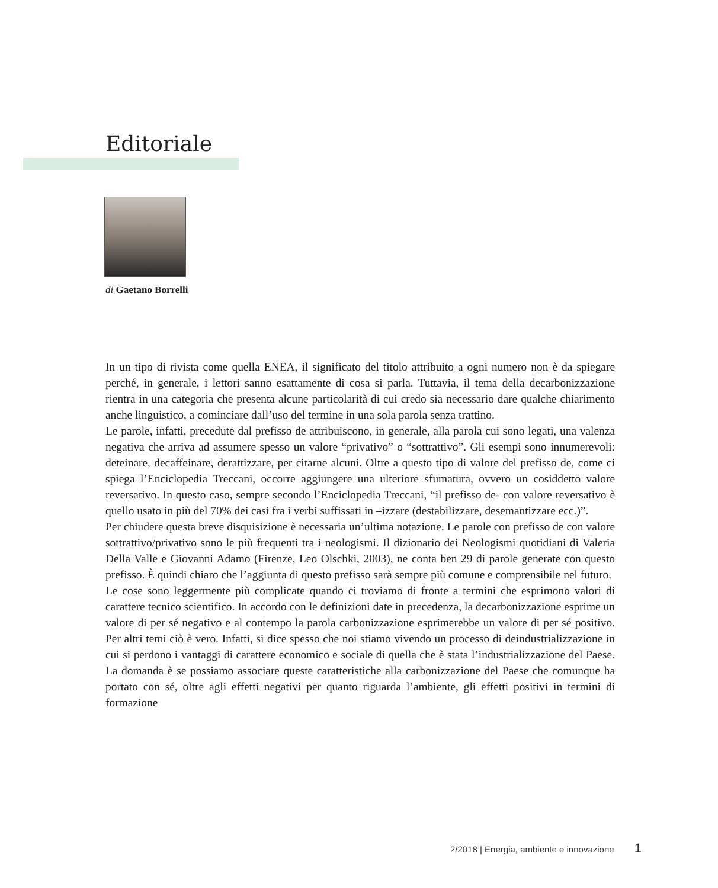Editoriale
di Gaetano Borrelli
In un tipo di rivista come quella ENEA, il significato del titolo attribuito a ogni numero non è da spiegare perché, in generale, i lettori sanno esattamente di cosa si parla. Tuttavia, il tema della decarbonizzazione rientra in una categoria che presenta alcune particolarità di cui credo sia necessario dare qualche chiarimento anche linguistico, a cominciare dall’uso del termine in una sola parola senza trattino.
Le parole, infatti, precedute dal prefisso de attribuiscono, in generale, alla parola cui sono legati, una valenza negativa che arriva ad assumere spesso un valore “privativo” o “sottrattivo”. Gli esempi sono innumerevoli: deteinare, decaffeinare, derattizzare, per citarne alcuni. Oltre a questo tipo di valore del prefisso de, come ci spiega l’Enciclopedia Treccani, occorre aggiungere una ulteriore sfumatura, ovvero un cosiddetto valore reversativo. In questo caso, sempre secondo l’Enciclopedia Treccani, “il prefisso de- con valore reversativo è quello usato in più del 70% dei casi fra i verbi suffissati in –izzare (destabilizzare, desemantizzare ecc.)”.
Per chiudere questa breve disquisizione è necessaria un’ultima notazione. Le parole con prefisso de con valore sottrattivo/privativo sono le più frequenti tra i neologismi. Il dizionario dei Neologismi quotidiani di Valeria Della Valle e Giovanni Adamo (Firenze, Leo Olschki, 2003), ne conta ben 29 di parole generate con questo prefisso. È quindi chiaro che l’aggiunta di questo prefisso sarà sempre più comune e comprensibile nel futuro.
Le cose sono leggermente più complicate quando ci troviamo di fronte a termini che esprimono valori di carattere tecnico scientifico. In accordo con le definizioni date in precedenza, la decarbonizzazione esprime un valore di per sé negativo e al contempo la parola carbonizzazione esprimerebbe un valore di per sé positivo. Per altri temi ciò è vero. Infatti, si dice spesso che noi stiamo vivendo un processo di deindustrializzazione in cui si perdono i vantaggi di carattere economico e sociale di quella che è stata l’industrializzazione del Paese. La domanda è se possiamo associare queste caratteristiche alla carbonizzazione del Paese che comunque ha portato con sé, oltre agli effetti negativi per quanto riguarda l’ambiente, gli effetti positivi in termini di formazione
2/2018 | Energia, ambiente e innovazione 1